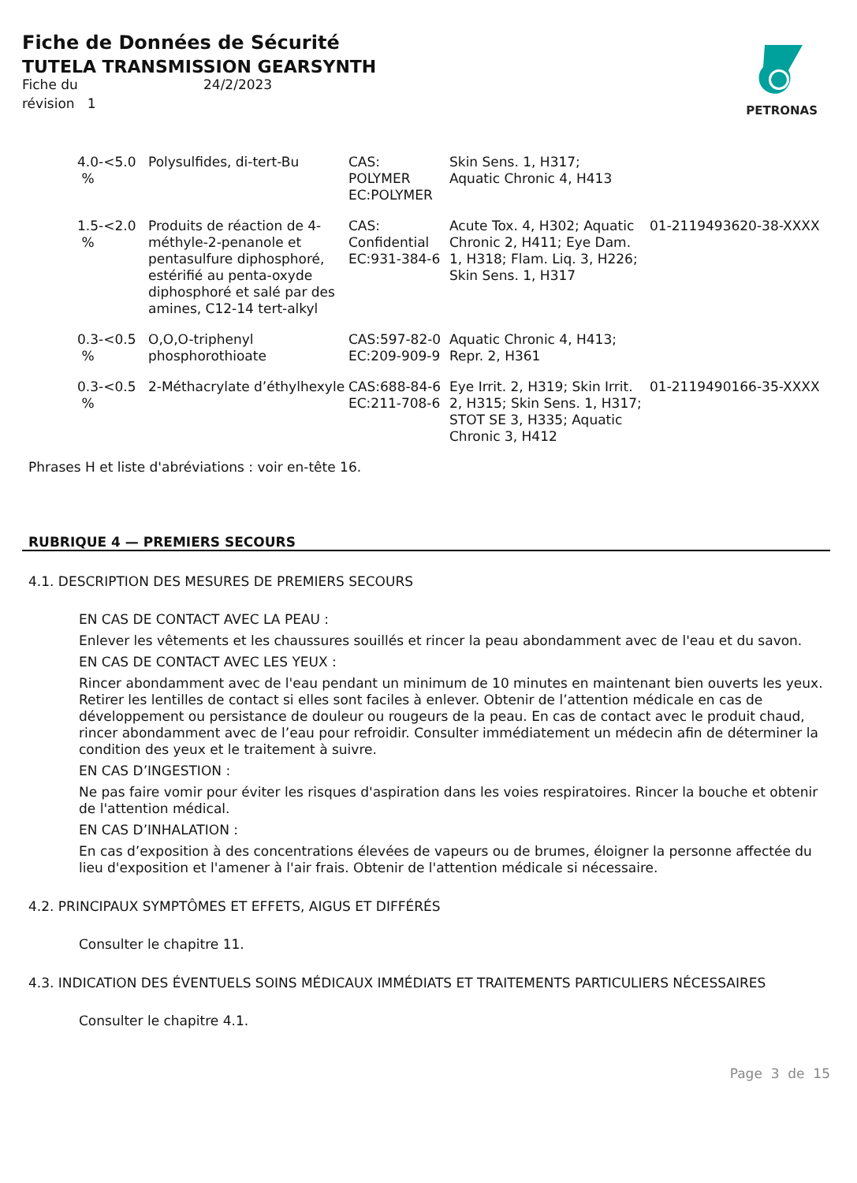Fiche de Données de Sécurité
TUTELA TRANSMISSION GEARSYNTH
| Fiche du | 24/2/2023 |
| révision 1 | |
PETRONAS
| 4.0-<5.0 % | Polysulfides, di-tert-Bu | CAS: POLYMER EC:POLYMER | Skin Sens. 1, H317; Aquatic Chronic 4, H413 | |
| 1.5-<2.0 % | Produits de réaction de 4-méthyle-2-penanole et pentasulfure diphosphoré, estérifié au penta-oxyde diphosphoré et salé par des amines, C12-14 tert-alkyl | CAS: Confidential EC:931-384-6 | Acute Tox. 4, H302; Aquatic Chronic 2, H411; Eye Dam. 1, H318; Flam. Liq. 3, H226; Skin Sens. 1, H317 | 01-2119493620-38-XXXX |
| 0.3-<0.5 % | O,O,O-triphenyl phosphorothioate | CAS:597-82-0 EC:209-909-9 | Aquatic Chronic 4, H413; Repr. 2, H361 | |
| 0.3-<0.5 % | 2-Méthacrylate d’éthylhexyle | CAS:688-84-6 EC:211-708-6 | Eye Irrit. 2, H319; Skin Irrit. 2, H315; Skin Sens. 1, H317; STOT SE 3, H335; Aquatic Chronic 3, H412 | 01-2119490166-35-XXXX |
Phrases H et liste d'abréviations : voir en-tête 16.
RUBRIQUE 4 — PREMIERS SECOURS
4.1. DESCRIPTION DES MESURES DE PREMIERS SECOURS
EN CAS DE CONTACT AVEC LA PEAU :
Enlever les vêtements et les chaussures souillés et rincer la peau abondamment avec de l'eau et du savon.
EN CAS DE CONTACT AVEC LES YEUX :
Rincer abondamment avec de l'eau pendant un minimum de 10 minutes en maintenant bien ouverts les yeux. Retirer les lentilles de contact si elles sont faciles à enlever. Obtenir de l’attention médicale en cas de développement ou persistance de douleur ou rougeurs de la peau. En cas de contact avec le produit chaud, rincer abondamment avec de l’eau pour refroidir. Consulter immédiatement un médecin afin de déterminer la condition des yeux et le traitement à suivre.
EN CAS D’INGESTION :
Ne pas faire vomir pour éviter les risques d'aspiration dans les voies respiratoires. Rincer la bouche et obtenir de l'attention médical.
EN CAS D’INHALATION :
En cas d’exposition à des concentrations élevées de vapeurs ou de brumes, éloigner la personne affectée du lieu d'exposition et l'amener à l'air frais. Obtenir de l'attention médicale si nécessaire.
4.2. PRINCIPAUX SYMPTÔMES ET EFFETS, AIGUS ET DIFFÉRÉS
Consulter le chapitre 11.
4.3. INDICATION DES ÉVENTUELS SOINS MÉDICAUX IMMÉDIATS ET TRAITEMENTS PARTICULIERS NÉCESSAIRES
Consulter le chapitre 4.1.
Page 3 de 15